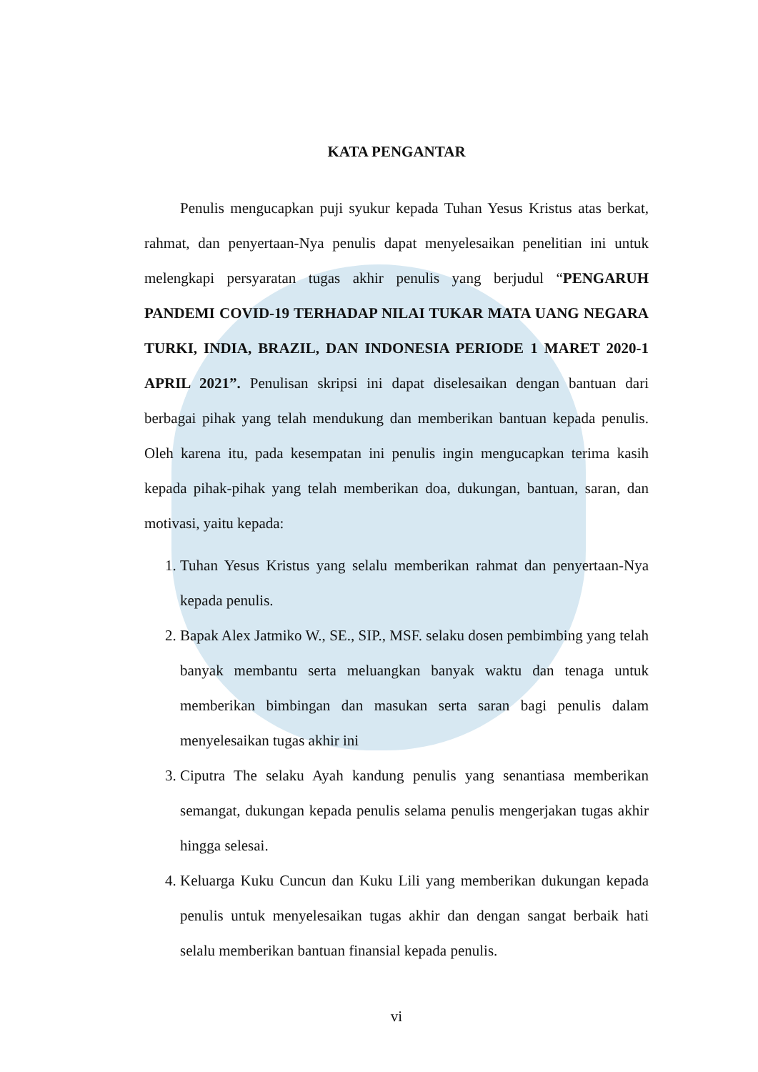KATA PENGANTAR
Penulis mengucapkan puji syukur kepada Tuhan Yesus Kristus atas berkat, rahmat, dan penyertaan-Nya penulis dapat menyelesaikan penelitian ini untuk melengkapi persyaratan tugas akhir penulis yang berjudul “PENGARUH PANDEMI COVID-19 TERHADAP NILAI TUKAR MATA UANG NEGARA TURKI, INDIA, BRAZIL, DAN INDONESIA PERIODE 1 MARET 2020-1 APRIL 2021”. Penulisan skripsi ini dapat diselesaikan dengan bantuan dari berbagai pihak yang telah mendukung dan memberikan bantuan kepada penulis. Oleh karena itu, pada kesempatan ini penulis ingin mengucapkan terima kasih kepada pihak-pihak yang telah memberikan doa, dukungan, bantuan, saran, dan motivasi, yaitu kepada:
1. Tuhan Yesus Kristus yang selalu memberikan rahmat dan penyertaan-Nya kepada penulis.
2. Bapak Alex Jatmiko W., SE., SIP., MSF. selaku dosen pembimbing yang telah banyak membantu serta meluangkan banyak waktu dan tenaga untuk memberikan bimbingan dan masukan serta saran bagi penulis dalam menyelesaikan tugas akhir ini
3. Ciputra The selaku Ayah kandung penulis yang senantiasa memberikan semangat, dukungan kepada penulis selama penulis mengerjakan tugas akhir hingga selesai.
4. Keluarga Kuku Cuncun dan Kuku Lili yang memberikan dukungan kepada penulis untuk menyelesaikan tugas akhir dan dengan sangat berbaik hati selalu memberikan bantuan finansial kepada penulis.
vi